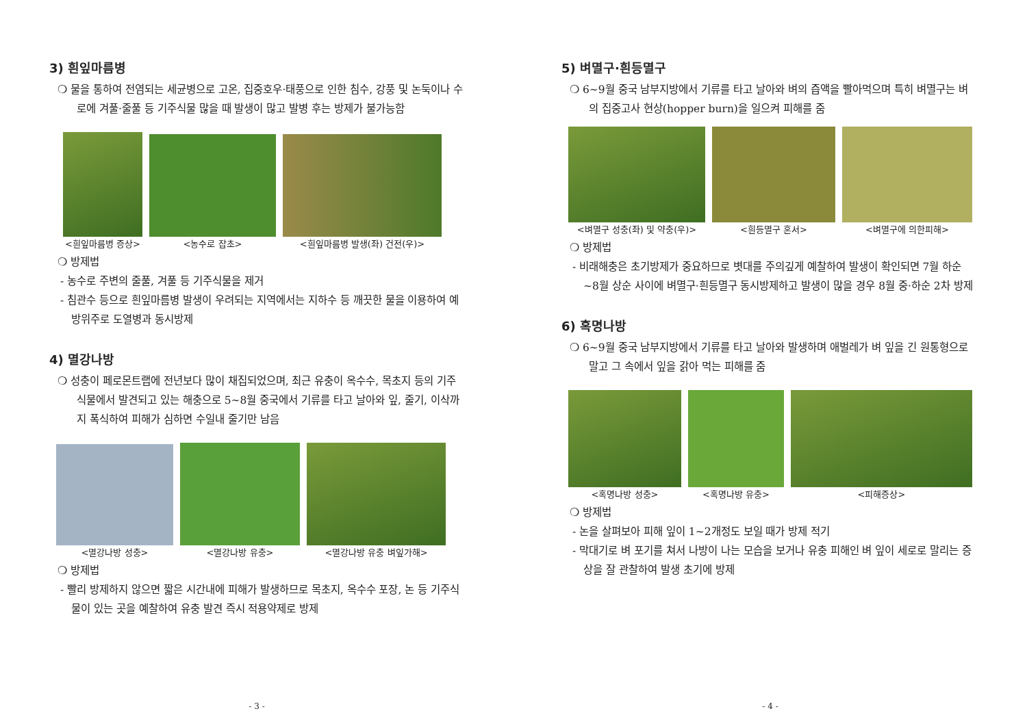3) 흰잎마름병
❍ 물을 통하여 전염되는 세균병으로 고온, 집중호우·태풍으로 인한 침수, 강풍 및 논둑이나 수로에 겨풀·줄풀 등 기주식물 많을 때 발생이 많고 발병 후는 방제가 불가능함
<흰잎마름병 증상>
<농수로 잡초>
<흰잎마름병 발생(좌) 건전(우)>
❍ 방제법
- 농수로 주변의 줄풀, 겨풀 등 기주식물을 제거
- 침관수 등으로 흰잎마름병 발생이 우려되는 지역에서는 지하수 등 깨끗한 물을 이용하여 예방위주로 도열병과 동시방제
4) 멸강나방
❍ 성충이 페로몬트랩에 전년보다 많이 채집되었으며, 최근 유충이 옥수수, 목초지 등의 기주식물에서 발견되고 있는 해충으로 5~8월 중국에서 기류를 타고 날아와 잎, 줄기, 이삭까지 폭식하여 피해가 심하면 수일내 줄기만 남음
<멸강나방 성충>
<멸강나방 유충>
<멸강나방 유충 벼잎가해>
❍ 방제법
- 빨리 방제하지 않으면 짧은 시간내에 피해가 발생하므로 목초지, 옥수수 포장, 논 등 기주식물이 있는 곳을 예찰하여 유충 발견 즉시 적용약제로 방제
- 3 -
5) 벼멸구·흰등멸구
❍ 6~9월 중국 남부지방에서 기류를 타고 날아와 벼의 즙액을 빨아먹으며 특히 벼멸구는 벼의 집중고사 현상(hopper burn)을 일으켜 피해를 줌
<벼멸구 성충(좌) 및 약충(우)>
<흰등멸구 혼서>
<벼멸구에 의한피해>
❍ 방제법
- 비래해충은 초기방제가 중요하므로 볏대를 주의깊게 예찰하여 발생이 확인되면 7월 하순~8월 상순 사이에 벼멸구·흰등멸구 동시방제하고 발생이 많을 경우 8월 중·하순 2차 방제
6) 혹명나방
❍ 6~9월 중국 남부지방에서 기류를 타고 날아와 발생하며 애벌레가 벼 잎을 긴 원통형으로 말고 그 속에서 잎을 갉아 먹는 피해를 줌
<혹명나방 성충>
<혹명나방 유충>
<피해증상>
❍ 방제법
- 논을 살펴보아 피해 잎이 1~2개정도 보일 때가 방제 적기
- 막대기로 벼 포기를 쳐서 나방이 나는 모습을 보거나 유충 피해인 벼 잎이 세로로 말리는 증상을 잘 관찰하여 발생 초기에 방제
- 4 -